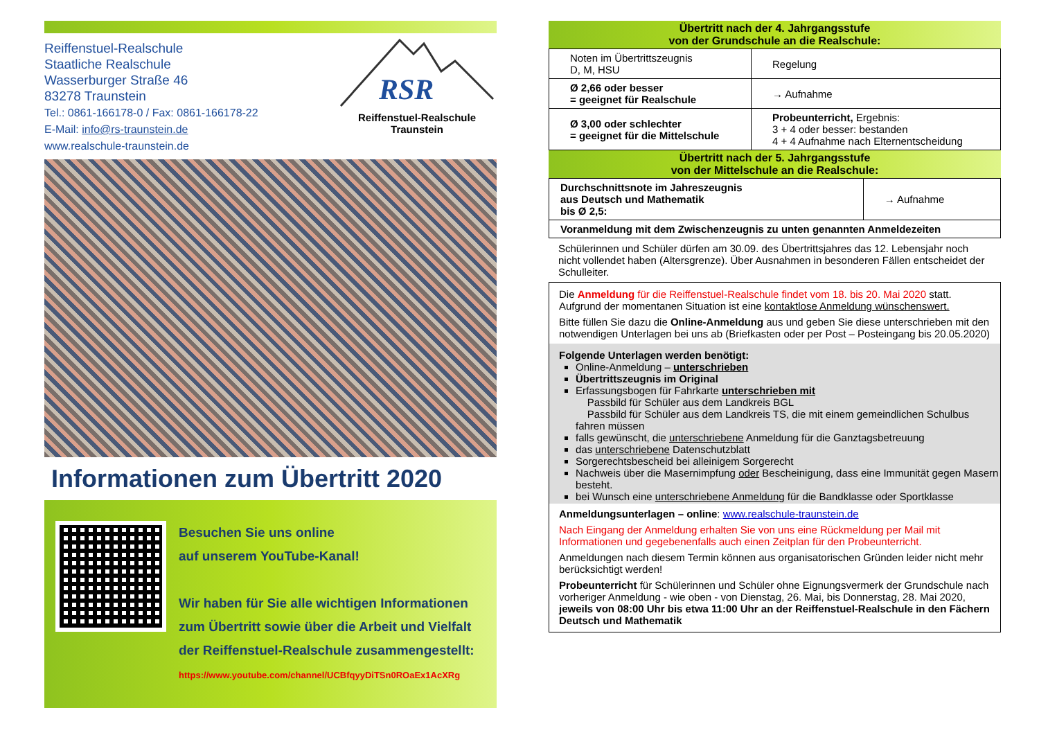Reiffenstuel-Realschule
Staatliche Realschule
Wasserburger Straße 46
83278 Traunstein
Tel.: 0861-166178-0 / Fax: 0861-166178-22
E-Mail: info@rs-traunstein.de
www.realschule-traunstein.de
RSR
Reiffenstuel-Realschule
Traunstein
Informationen zum Übertritt 2020
Besuchen Sie uns online
auf unserem YouTube-Kanal!
Wir haben für Sie alle wichtigen Informationen zum Übertritt sowie über die Arbeit und Vielfalt der Reiffenstuel-Realschule zusammengestellt:
https://www.youtube.com/channel/UCBfqyyDiTSn0ROaEx1AcXRg
Übertritt nach der 4. Jahrgangsstufe
von der Grundschule an die Realschule:
| Noten im Übertrittszeugnis D, M, HSU | Regelung |
| Ø 2,66 oder besser = geeignet für Realschule | → Aufnahme |
| Ø 3,00 oder schlechter = geeignet für die Mittelschule | Probeunterricht, Ergebnis: 3 + 4 oder besser: bestanden 4 + 4 Aufnahme nach Elternentscheidung |
Übertritt nach der 5. Jahrgangsstufe
von der Mittelschule an die Realschule:
| Durchschnittsnote im Jahreszeugnis aus Deutsch und Mathematik bis Ø 2,5: | → Aufnahme |
| Voranmeldung mit dem Zwischenzeugnis zu unten genannten Anmeldezeiten | |
Schülerinnen und Schüler dürfen am 30.09. des Übertrittsjahres das 12. Lebensjahr noch nicht vollendet haben (Altersgrenze). Über Ausnahmen in besonderen Fällen entscheidet der Schulleiter.
Die Anmeldung für die Reiffenstuel-Realschule findet vom 18. bis 20. Mai 2020 statt. Aufgrund der momentanen Situation ist eine kontaktlose Anmeldung wünschenswert.
Bitte füllen Sie dazu die Online-Anmeldung aus und geben Sie diese unterschrieben mit den notwendigen Unterlagen bei uns ab (Briefkasten oder per Post – Posteingang bis 20.05.2020)
Folgende Unterlagen werden benötigt:
Online-Anmeldung – unterschrieben
Übertrittszeugnis im Original
Erfassungsbogen für Fahrkarte unterschrieben mit
Passbild für Schüler aus dem Landkreis BGL
Passbild für Schüler aus dem Landkreis TS, die mit einem gemeindlichen Schulbus fahren müssen
falls gewünscht, die unterschriebene Anmeldung für die Ganztagsbetreuung
das unterschriebene Datenschutzblatt
Sorgerechtsbescheid bei alleinigem Sorgerecht
Nachweis über die Masernimpfung oder Bescheinigung, dass eine Immunität gegen Masern besteht.
bei Wunsch eine unterschriebene Anmeldung für die Bandklasse oder Sportklasse
Anmeldungsunterlagen – online: www.realschule-traunstein.de
Nach Eingang der Anmeldung erhalten Sie von uns eine Rückmeldung per Mail mit Informationen und gegebenenfalls auch einen Zeitplan für den Probeunterricht.
Anmeldungen nach diesem Termin können aus organisatorischen Gründen leider nicht mehr berücksichtigt werden!
Probeunterricht für Schülerinnen und Schüler ohne Eignungsvermerk der Grundschule nach vorheriger Anmeldung - wie oben - von Dienstag, 26. Mai, bis Donnerstag, 28. Mai 2020, jeweils von 08:00 Uhr bis etwa 11:00 Uhr an der Reiffenstuel-Realschule in den Fächern Deutsch und Mathematik